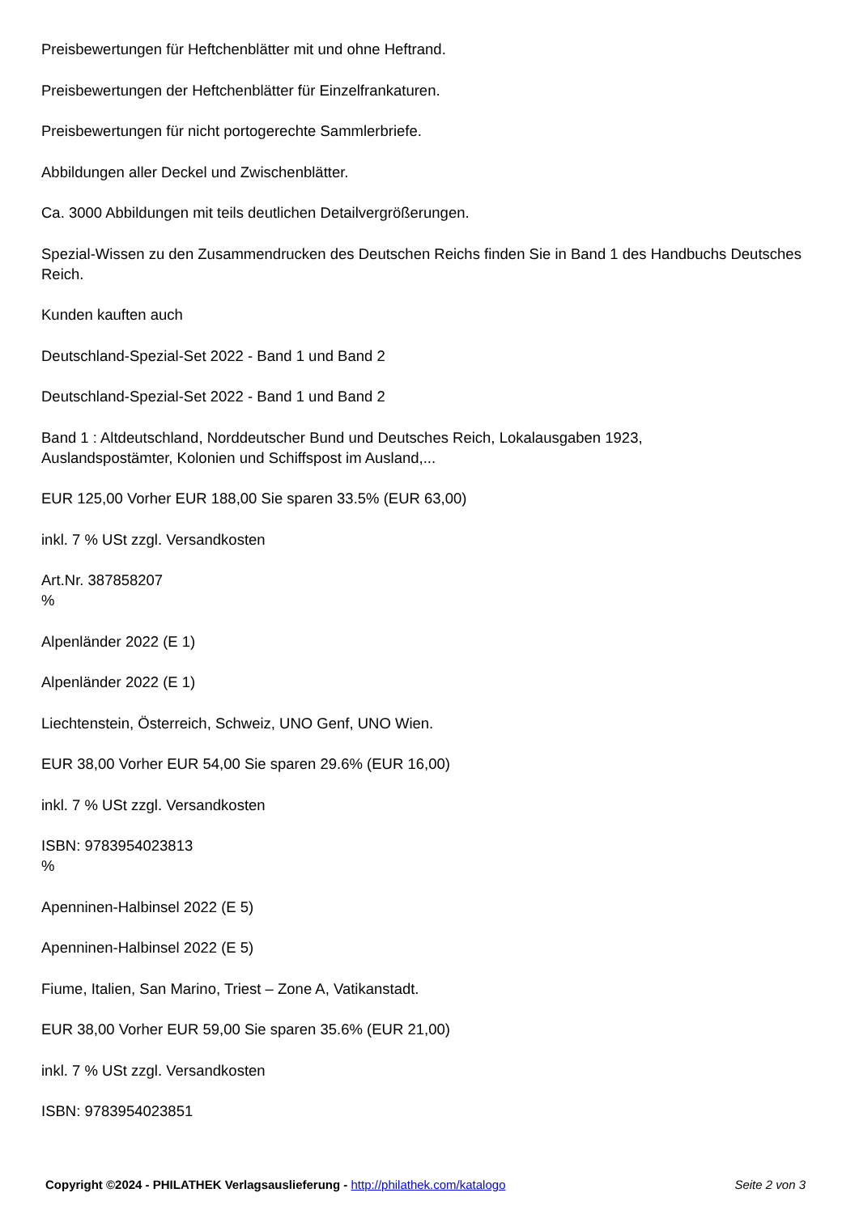Preisbewertungen für Heftchenblätter mit und ohne Heftrand.
Preisbewertungen der Heftchenblätter für Einzelfrankaturen.
Preisbewertungen für nicht portogerechte Sammlerbriefe.
Abbildungen aller Deckel und Zwischenblätter.
Ca. 3000 Abbildungen mit teils deutlichen Detailvergrößerungen.
Spezial-Wissen zu den Zusammendrucken des Deutschen Reichs finden Sie in Band 1 des Handbuchs Deutsches Reich.
Kunden kauften auch
Deutschland-Spezial-Set 2022 - Band 1 und Band 2
Deutschland-Spezial-Set 2022 - Band 1 und Band 2
Band 1 : Altdeutschland, Norddeutscher Bund und Deutsches Reich, Lokalausgaben 1923,
Auslandspostämter, Kolonien und Schiffspost im Ausland,...
EUR 125,00 Vorher EUR 188,00 Sie sparen 33.5% (EUR 63,00)
inkl. 7 % USt zzgl. Versandkosten
Art.Nr. 387858207
%
Alpenländer 2022 (E 1)
Alpenländer 2022 (E 1)
Liechtenstein, Österreich, Schweiz, UNO Genf, UNO Wien.
EUR 38,00 Vorher EUR 54,00 Sie sparen 29.6% (EUR 16,00)
inkl. 7 % USt zzgl. Versandkosten
ISBN: 9783954023813
%
Apenninen-Halbinsel 2022 (E 5)
Apenninen-Halbinsel 2022 (E 5)
Fiume, Italien, San Marino, Triest – Zone A, Vatikanstadt.
EUR 38,00 Vorher EUR 59,00 Sie sparen 35.6% (EUR 21,00)
inkl. 7 % USt zzgl. Versandkosten
ISBN: 9783954023851
Copyright ©2024 - PHILATHEK Verlagsauslieferung - http://philathek.com/katalogo
Seite 2 von 3